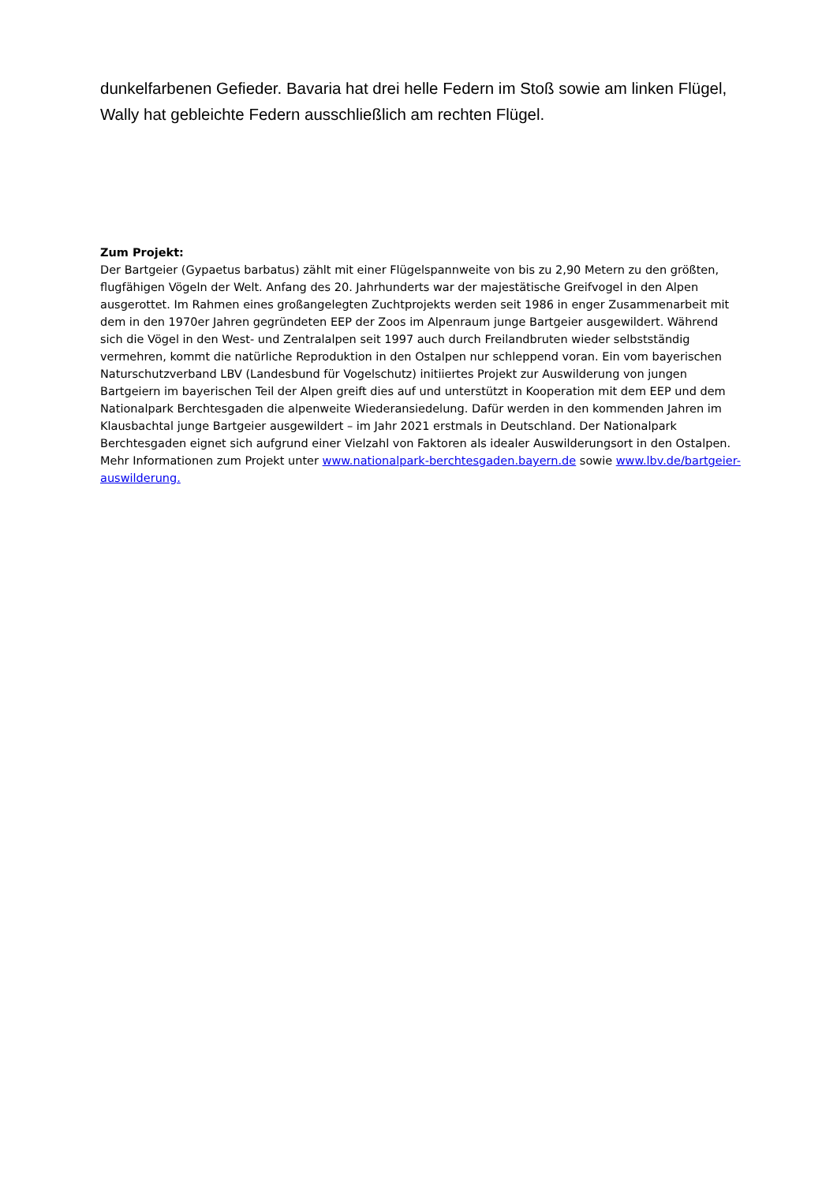dunkelfarbenen Gefieder. Bavaria hat drei helle Federn im Stoß sowie am linken Flügel, Wally hat gebleichte Federn ausschließlich am rechten Flügel.
Zum Projekt:
Der Bartgeier (Gypaetus barbatus) zählt mit einer Flügelspannweite von bis zu 2,90 Metern zu den größten, flugfähigen Vögeln der Welt. Anfang des 20. Jahrhunderts war der majestätische Greifvogel in den Alpen ausgerottet. Im Rahmen eines großangelegten Zuchtprojekts werden seit 1986 in enger Zusammenarbeit mit dem in den 1970er Jahren gegründeten EEP der Zoos im Alpenraum junge Bartgeier ausgewildert. Während sich die Vögel in den West- und Zentralalpen seit 1997 auch durch Freilandbruten wieder selbstständig vermehren, kommt die natürliche Reproduktion in den Ostalpen nur schleppend voran. Ein vom bayerischen Naturschutzverband LBV (Landesbund für Vogelschutz) initiiertes Projekt zur Auswilderung von jungen Bartgeiern im bayerischen Teil der Alpen greift dies auf und unterstützt in Kooperation mit dem EEP und dem Nationalpark Berchtesgaden die alpenweite Wiederansiedelung. Dafür werden in den kommenden Jahren im Klausbachtal junge Bartgeier ausgewildert – im Jahr 2021 erstmals in Deutschland. Der Nationalpark Berchtesgaden eignet sich aufgrund einer Vielzahl von Faktoren als idealer Auswilderungsort in den Ostalpen. Mehr Informationen zum Projekt unter www.nationalpark-berchtesgaden.bayern.de sowie www.lbv.de/bartgeier-auswilderung.